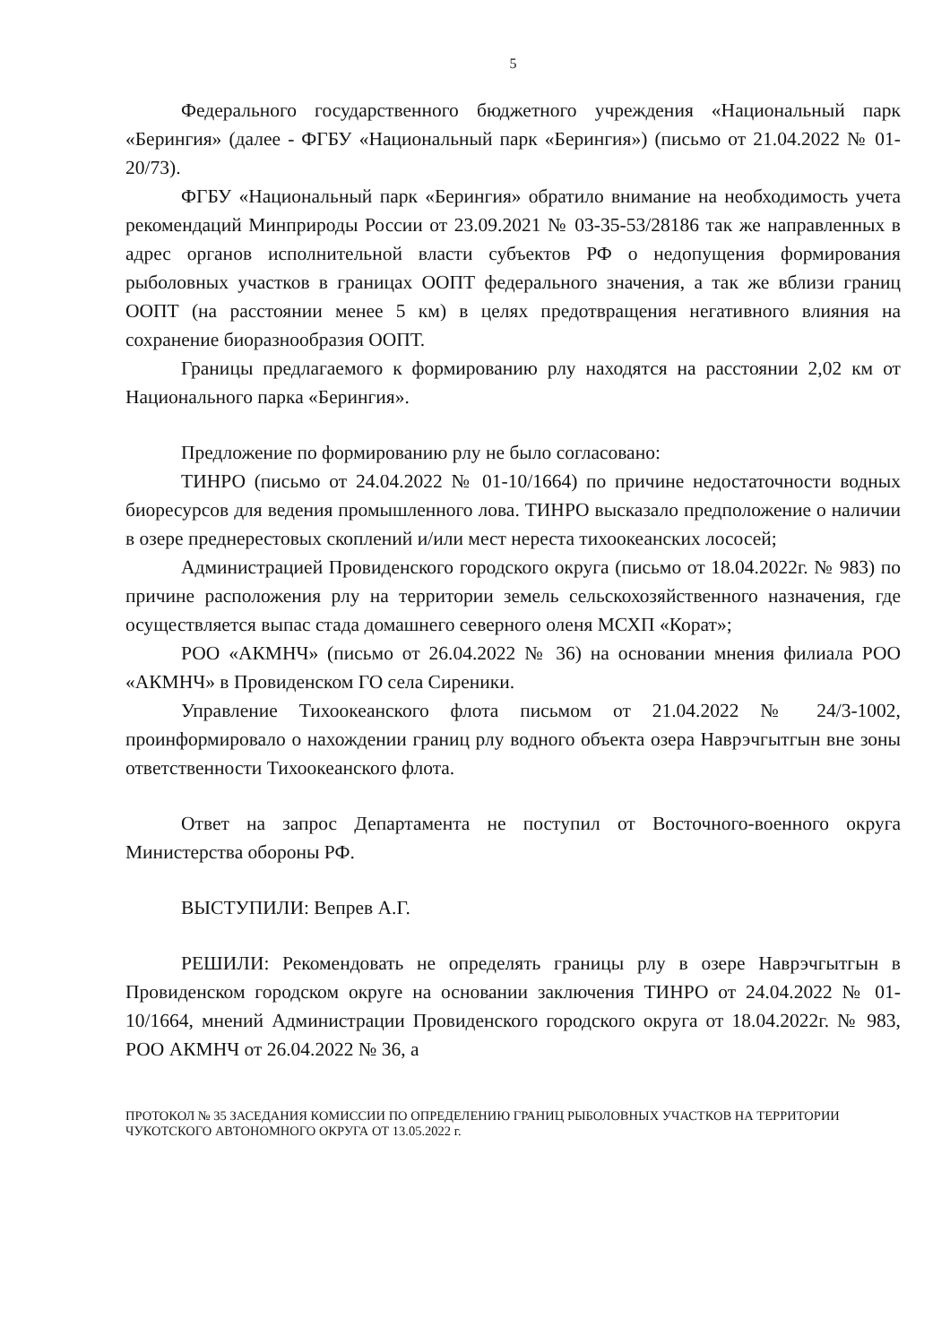5
Федерального государственного бюджетного учреждения «Национальный парк «Берингия» (далее - ФГБУ «Национальный парк «Берингия») (письмо от 21.04.2022 № 01-20/73).
ФГБУ «Национальный парк «Берингия» обратило внимание на необходимость учета рекомендаций Минприроды России от 23.09.2021 № 03-35-53/28186 так же направленных в адрес органов исполнительной власти субъектов РФ о недопущения формирования рыболовных участков в границах ООПТ федерального значения, а так же вблизи границ ООПТ (на расстоянии менее 5 км) в целях предотвращения негативного влияния на сохранение биоразнообразия ООПТ.
Границы предлагаемого к формированию рлу находятся на расстоянии 2,02 км от Национального парка «Берингия».
Предложение по формированию рлу не было согласовано:
ТИНРО (письмо от 24.04.2022 № 01-10/1664) по причине недостаточности водных биоресурсов для ведения промышленного лова. ТИНРО высказало предположение о наличии в озере преднерестовых скоплений и/или мест нереста тихоокеанских лососей;
Администрацией Провиденского городского округа (письмо от 18.04.2022г. № 983) по причине расположения рлу на территории земель сельскохозяйственного назначения, где осуществляется выпас стада домашнего северного оленя МСХП «Корат»;
РОО «АКМНЧ» (письмо от 26.04.2022 № 36) на основании мнения филиала РОО «АКМНЧ» в Провиденском ГО села Сиреники.
Управление Тихоокеанского флота письмом от 21.04.2022 № 24/3-1002, проинформировало о нахождении границ рлу водного объекта озера Наврэчгытгын вне зоны ответственности Тихоокеанского флота.
Ответ на запрос Департамента не поступил от Восточного-военного округа Министерства обороны РФ.
ВЫСТУПИЛИ: Вепрев А.Г.
РЕШИЛИ: Рекомендовать не определять границы рлу в озере Наврэчгытгын в Провиденском городском округе на основании заключения ТИНРО от 24.04.2022 № 01-10/1664, мнений Администрации Провиденского городского округа от 18.04.2022г. № 983, РОО АКМНЧ от 26.04.2022 № 36, а
ПРОТОКОЛ № 35 ЗАСЕДАНИЯ КОМИССИИ ПО ОПРЕДЕЛЕНИЮ ГРАНИЦ РЫБОЛОВНЫХ УЧАСТКОВ НА ТЕРРИТОРИИ ЧУКОТСКОГО АВТОНОМНОГО ОКРУГА ОТ 13.05.2022 г.